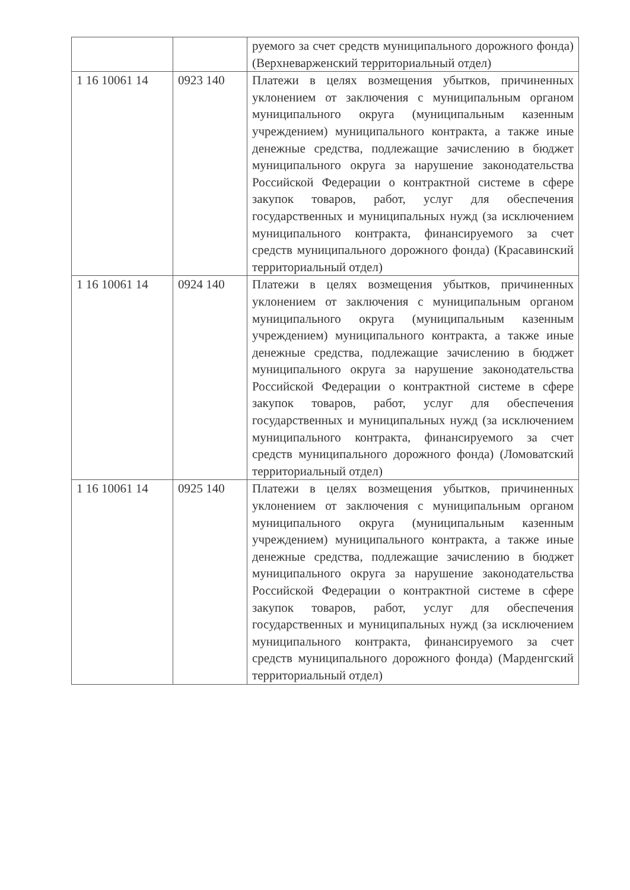| | | руемого за счет средств муниципального дорожного фонда) (Верхневарженский территориальный отдел) |
| 1 16 10061 14 | 0923 140 | Платежи в целях возмещения убытков, причиненных уклонением от заключения с муниципальным органом муниципального округа (муниципальным казенным учреждением) муниципального контракта, а также иные денежные средства, подлежащие зачислению в бюджет муниципального округа за нарушение законодательства Российской Федерации о контрактной системе в сфере закупок товаров, работ, услуг для обеспечения государственных и муниципальных нужд (за исключением муниципального контракта, финансируемого за счет средств муниципального дорожного фонда) (Красавинский территориальный отдел) |
| 1 16 10061 14 | 0924 140 | Платежи в целях возмещения убытков, причиненных уклонением от заключения с муниципальным органом муниципального округа (муниципальным казенным учреждением) муниципального контракта, а также иные денежные средства, подлежащие зачислению в бюджет муниципального округа за нарушение законодательства Российской Федерации о контрактной системе в сфере закупок товаров, работ, услуг для обеспечения государственных и муниципальных нужд (за исключением муниципального контракта, финансируемого за счет средств муниципального дорожного фонда) (Ломоватский территориальный отдел) |
| 1 16 10061 14 | 0925 140 | Платежи в целях возмещения убытков, причиненных уклонением от заключения с муниципальным органом муниципального округа (муниципальным казенным учреждением) муниципального контракта, а также иные денежные средства, подлежащие зачислению в бюджет муниципального округа за нарушение законодательства Российской Федерации о контрактной системе в сфере закупок товаров, работ, услуг для обеспечения государственных и муниципальных нужд (за исключением муниципального контракта, финансируемого за счет средств муниципального дорожного фонда) (Марденгский территориальный отдел) |